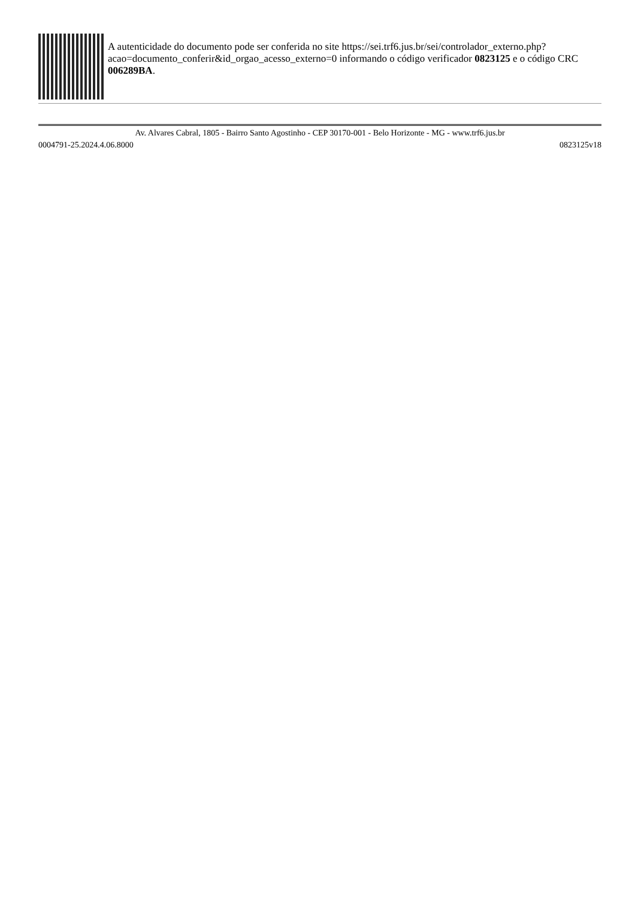A autenticidade do documento pode ser conferida no site https://sei.trf6.jus.br/sei/controlador_externo.php?
acao=documento_conferir&id_orgao_acesso_externo=0 informando o código verificador 0823125 e o código CRC 006289BA.
Av. Alvares Cabral, 1805 - Bairro Santo Agostinho - CEP 30170-001 - Belo Horizonte - MG - www.trf6.jus.br
0004791-25.2024.4.06.8000 0823125v18